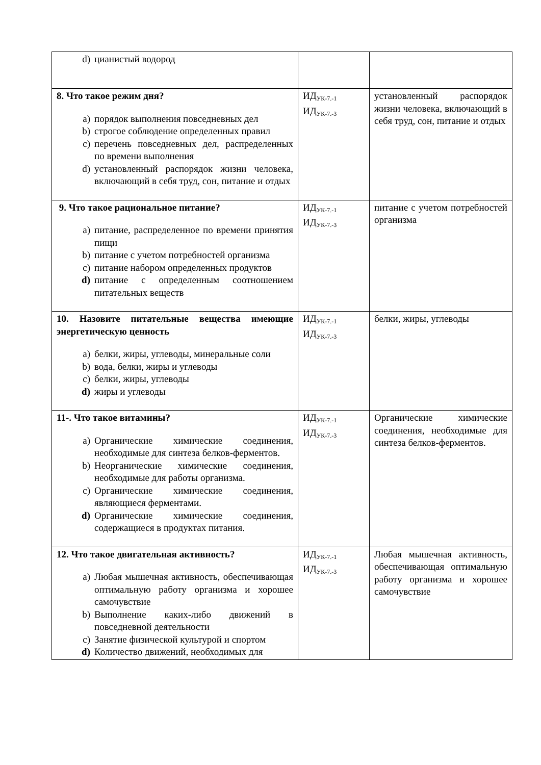| d) цианистый водород | | |
| 8. Что такое режим дня? a) порядок выполнения повседневных дел b) строгое соблюдение определенных правил c) перечень повседневных дел, распределенных по времени выполнения d) установленный распорядок жизни человека, включающий в себя труд, сон, питание и отдых | ИД<sub>УК-7.-1</sub> ИД<sub>УК-7.-3</sub> | установленный распорядок жизни человека, включающий в себя труд, сон, питание и отдых |
| 9. Что такое рациональное питание? a) питание, распределенное по времени принятия пищи b) питание с учетом потребностей организма c) питание набором определенных продуктов d) питание с определенным соотношением питательных веществ | ИД<sub>УК-7.-1</sub> ИД<sub>УК-7.-3</sub> | питание с учетом потребностей организма |
| 10. Назовите питательные вещества имеющие энергетическую ценность a) белки, жиры, углеводы, минеральные соли b) вода, белки, жиры и углеводы c) белки, жиры, углеводы d) жиры и углеводы | ИД<sub>УК-7.-1</sub> ИД<sub>УК-7.-3</sub> | белки, жиры, углеводы |
| 11-. Что такое витамины? a) Органические химические соединения, необходимые для синтеза белков-ферментов. b) Неорганические химические соединения, необходимые для работы организма. c) Органические химические соединения, являющиеся ферментами. d) Органические химические соединения, содержащиеся в продуктах питания. | ИД<sub>УК-7.-1</sub> ИД<sub>УК-7.-3</sub> | Органические химические соединения, необходимые для синтеза белков-ферментов. |
| 12. Что такое двигательная активность? a) Любая мышечная активность, обеспечивающая оптимальную работу организма и хорошее самочувствие b) Выполнение каких-либо движений в повседневной деятельности c) Занятие физической культурой и спортом d) Количество движений, необходимых для | ИД<sub>УК-7.-1</sub> ИД<sub>УК-7.-3</sub> | Любая мышечная активность, обеспечивающая оптимальную работу организма и хорошее самочувствие |